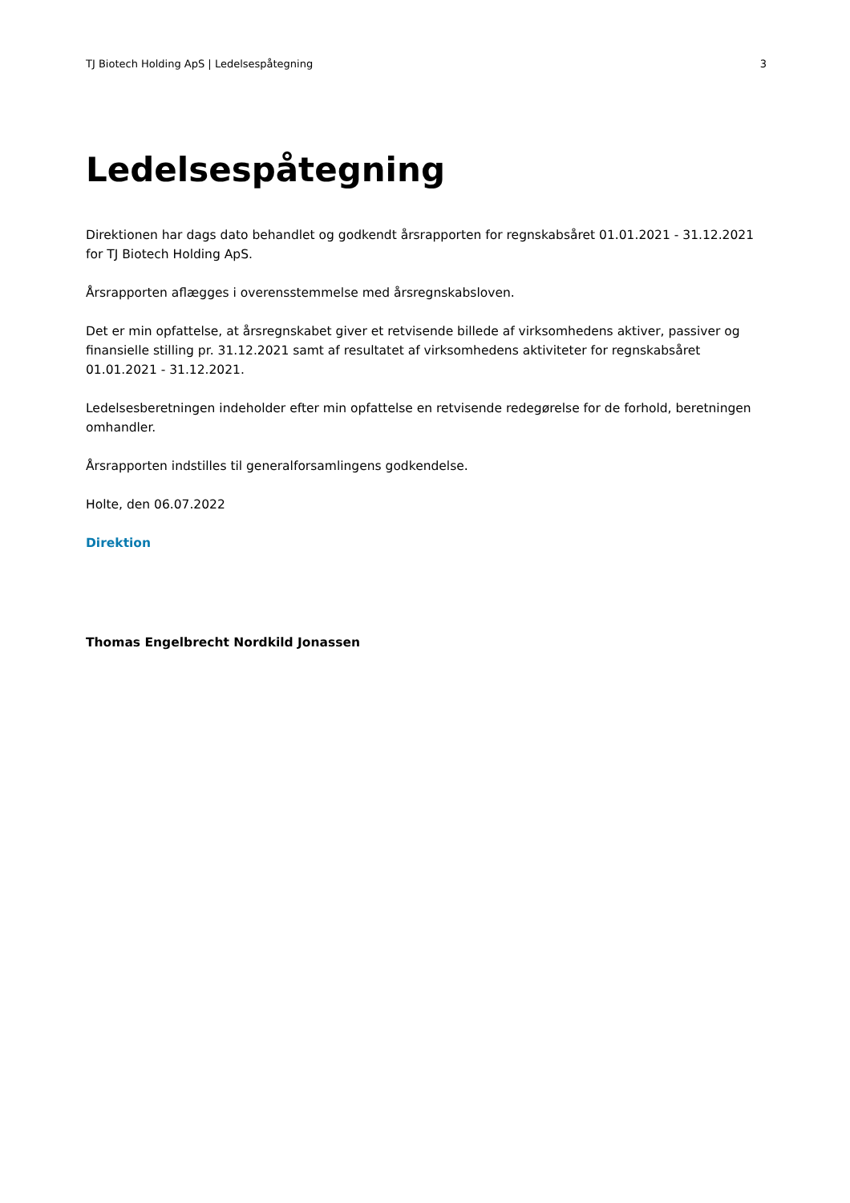TJ Biotech Holding ApS | Ledelsespåtegning 3
Ledelsespåtegning
Direktionen har dags dato behandlet og godkendt årsrapporten for regnskabsåret 01.01.2021 - 31.12.2021 for TJ Biotech Holding ApS.
Årsrapporten aflægges i overensstemmelse med årsregnskabsloven.
Det er min opfattelse, at årsregnskabet giver et retvisende billede af virksomhedens aktiver, passiver og finansielle stilling pr. 31.12.2021 samt af resultatet af virksomhedens aktiviteter for regnskabsåret 01.01.2021 - 31.12.2021.
Ledelsesberetningen indeholder efter min opfattelse en retvisende redegørelse for de forhold, beretningen omhandler.
Årsrapporten indstilles til generalforsamlingens godkendelse.
Holte, den 06.07.2022
Direktion
Thomas Engelbrecht Nordkild Jonassen